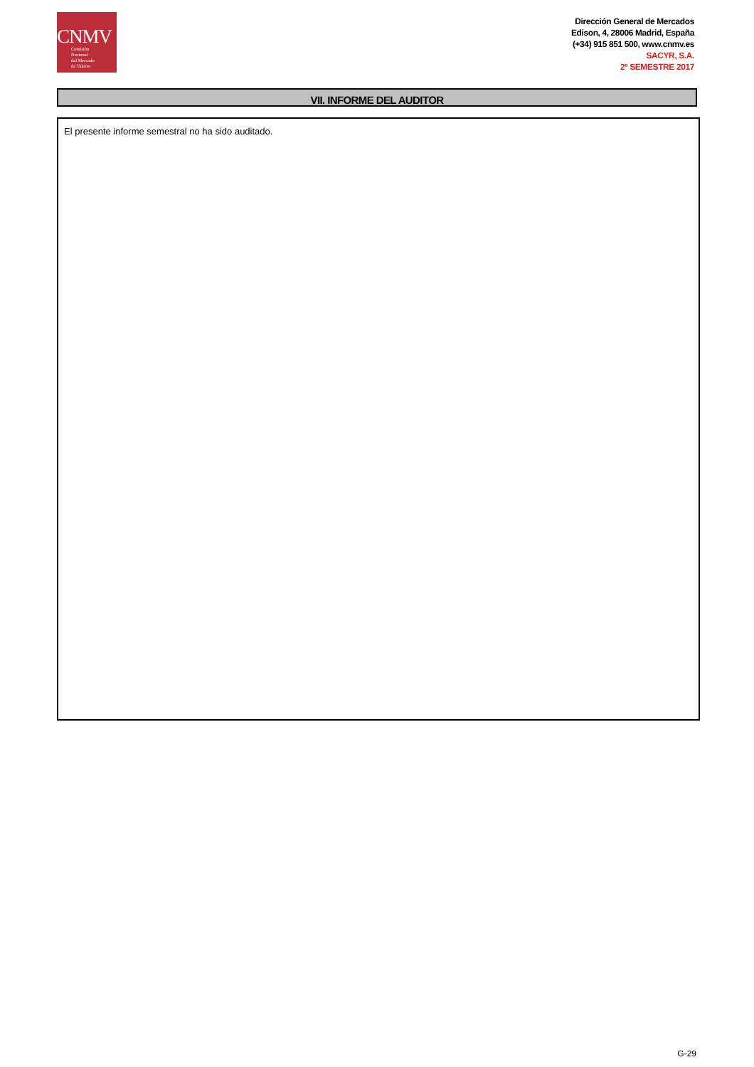CNMV
Comisión
Nacional
del Mercado
de Valores
Dirección General de Mercados
Edison, 4, 28006 Madrid, España
(+34) 915 851 500, www.cnmv.es
SACYR, S.A.
2º SEMESTRE 2017
VII. INFORME DEL AUDITOR
El presente informe semestral no ha sido auditado.
G-29